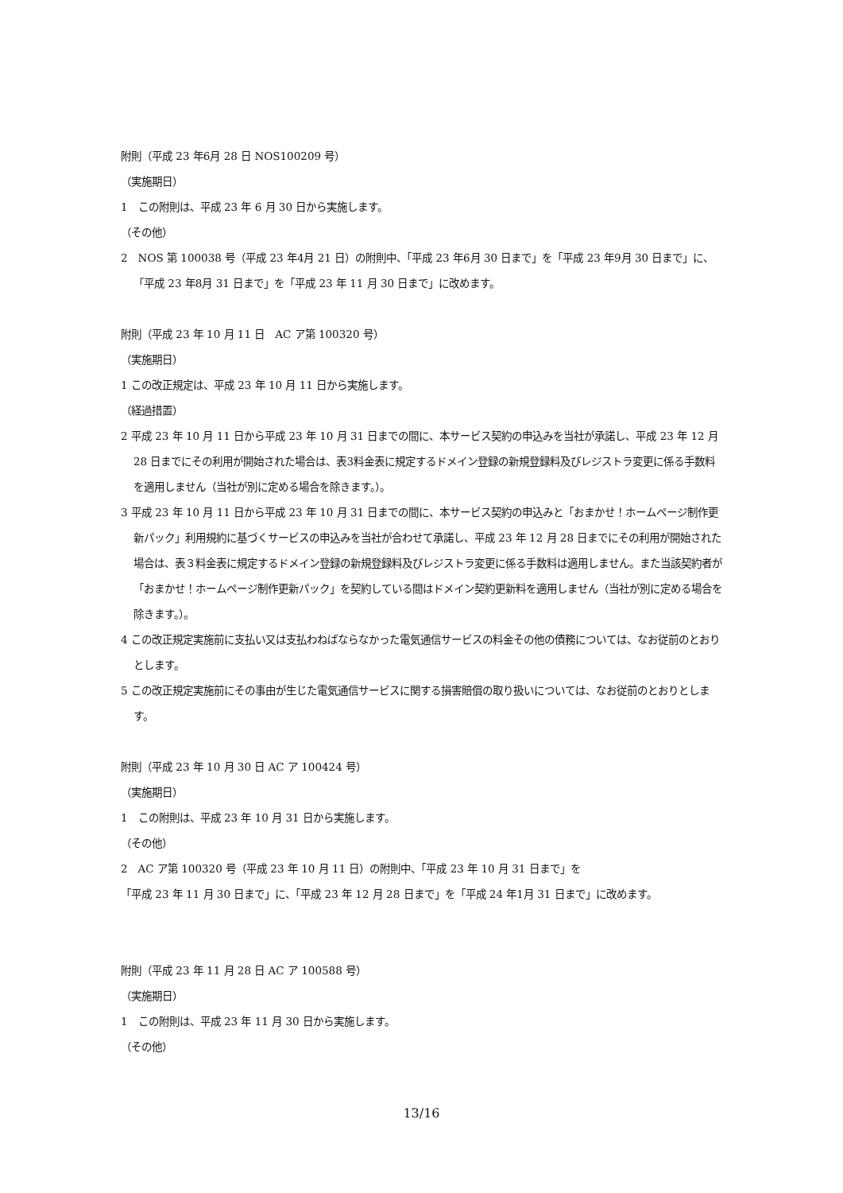附則（平成 23 年6月 28 日 NOS100209 号）
（実施期日）
1　この附則は、平成 23 年 6 月 30 日から実施します。
（その他）
2　NOS 第 100038 号（平成 23 年4月 21 日）の附則中、「平成 23 年6月 30 日まで」を「平成 23 年9月 30 日まで」に、「平成 23 年8月 31 日まで」を「平成 23 年 11 月 30 日まで」に改めます。
附則（平成 23 年 10 月 11 日　AC ア第 100320 号）
（実施期日）
1 この改正規定は、平成 23 年 10 月 11 日から実施します。
（経過措置）
2 平成 23 年 10 月 11 日から平成 23 年 10 月 31 日までの間に、本サービス契約の申込みを当社が承諾し、平成 23 年 12 月 28 日までにその利用が開始された場合は、表3料金表に規定するドメイン登録の新規登録料及びレジストラ変更に係る手数料を適用しません（当社が別に定める場合を除きます。）。
3 平成 23 年 10 月 11 日から平成 23 年 10 月 31 日までの間に、本サービス契約の申込みと「おまかせ！ホームページ制作更新パック」利用規約に基づくサービスの申込みを当社が合わせて承諾し、平成 23 年 12 月 28 日までにその利用が開始された場合は、表３料金表に規定するドメイン登録の新規登録料及びレジストラ変更に係る手数料は適用しません。また当該契約者が「おまかせ！ホームページ制作更新パック」を契約している間はドメイン契約更新料を適用しません（当社が別に定める場合を除きます。）。
4 この改正規定実施前に支払い又は支払わねばならなかった電気通信サービスの料金その他の債務については、なお従前のとおりとします。
5 この改正規定実施前にその事由が生じた電気通信サービスに関する損害賠償の取り扱いについては、なお従前のとおりとします。
附則（平成 23 年 10 月 30 日 AC ア 100424 号）
（実施期日）
1　この附則は、平成 23 年 10 月 31 日から実施します。
（その他）
2　AC ア第 100320 号（平成 23 年 10 月 11 日）の附則中、「平成 23 年 10 月 31 日まで」を
「平成 23 年 11 月 30 日まで」に、「平成 23 年 12 月 28 日まで」を「平成 24 年1月 31 日まで」に改めます。
附則（平成 23 年 11 月 28 日 AC ア 100588 号）
（実施期日）
1　この附則は、平成 23 年 11 月 30 日から実施します。
（その他）
13/16